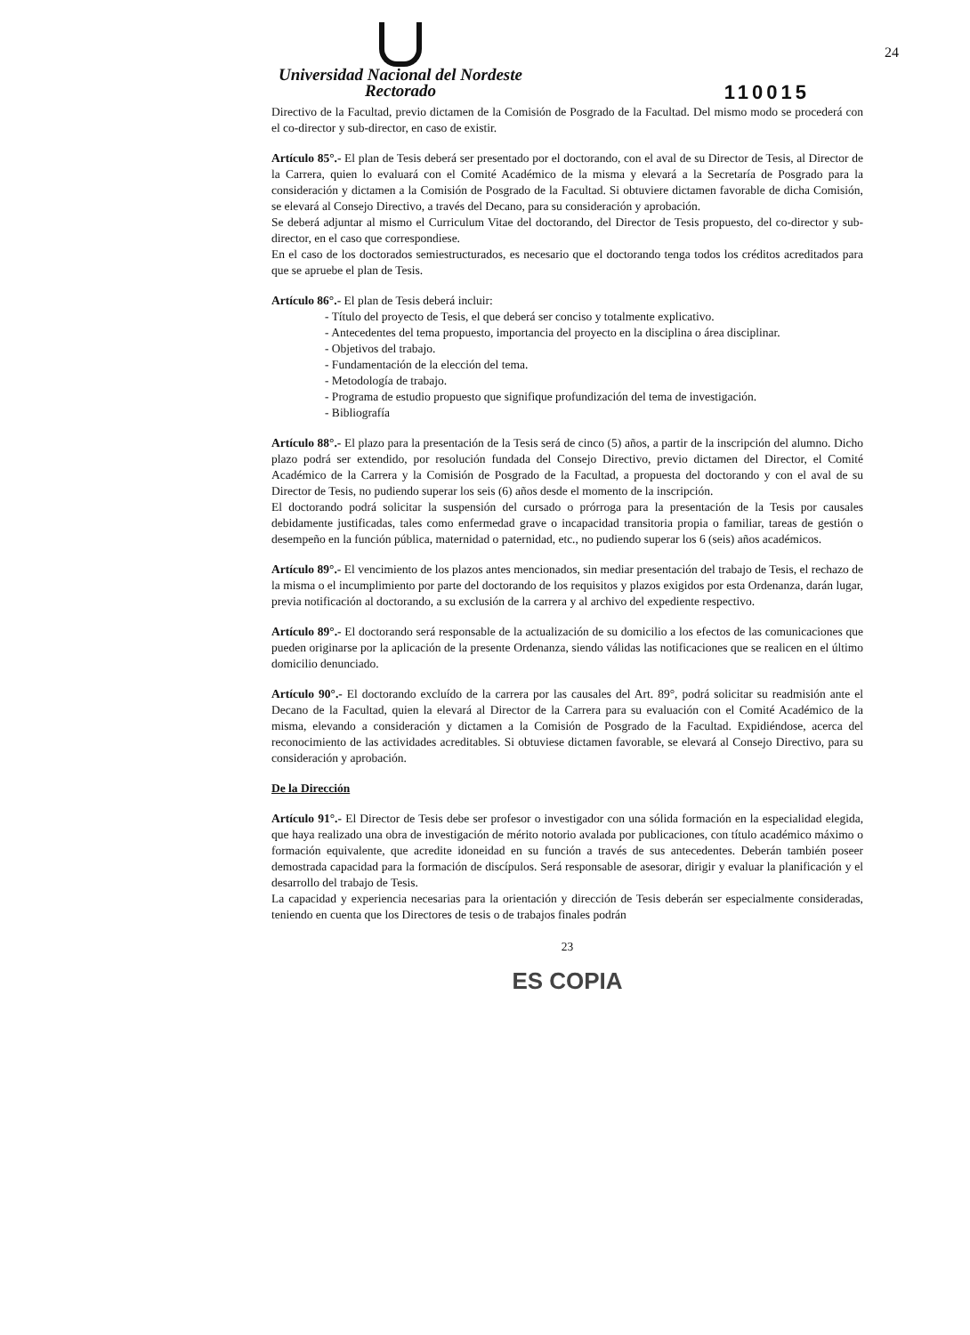Universidad Nacional del Nordeste
Rectorado
110015
24
Directivo de la Facultad, previo dictamen de la Comisión de Posgrado de la Facultad. Del mismo modo se procederá con el co-director y sub-director, en caso de existir.
Artículo 85°.- El plan de Tesis deberá ser presentado por el doctorando, con el aval de su Director de Tesis, al Director de la Carrera, quien lo evaluará con el Comité Académico de la misma y elevará a la Secretaría de Posgrado para la consideración y dictamen a la Comisión de Posgrado de la Facultad. Si obtuviere dictamen favorable de dicha Comisión, se elevará al Consejo Directivo, a través del Decano, para su consideración y aprobación.
Se deberá adjuntar al mismo el Curriculum Vitae del doctorando, del Director de Tesis propuesto, del co-director y sub-director, en el caso que correspondiese.
En el caso de los doctorados semiestructurados, es necesario que el doctorando tenga todos los créditos acreditados para que se apruebe el plan de Tesis.
Artículo 86°.- El plan de Tesis deberá incluir:
- Título del proyecto de Tesis, el que deberá ser conciso y totalmente explicativo.
- Antecedentes del tema propuesto, importancia del proyecto en la disciplina o área disciplinar.
- Objetivos del trabajo.
- Fundamentación de la elección del tema.
- Metodología de trabajo.
- Programa de estudio propuesto que signifique profundización del tema de investigación.
- Bibliografía
Artículo 88°.- El plazo para la presentación de la Tesis será de cinco (5) años, a partir de la inscripción del alumno. Dicho plazo podrá ser extendido, por resolución fundada del Consejo Directivo, previo dictamen del Director, el Comité Académico de la Carrera y la Comisión de Posgrado de la Facultad, a propuesta del doctorando y con el aval de su Director de Tesis, no pudiendo superar los seis (6) años desde el momento de la inscripción.
El doctorando podrá solicitar la suspensión del cursado o prórroga para la presentación de la Tesis por causales debidamente justificadas, tales como enfermedad grave o incapacidad transitoria propia o familiar, tareas de gestión o desempeño en la función pública, maternidad o paternidad, etc., no pudiendo superar los 6 (seis) años académicos.
Artículo 89°.- El vencimiento de los plazos antes mencionados, sin mediar presentación del trabajo de Tesis, el rechazo de la misma o el incumplimiento por parte del doctorando de los requisitos y plazos exigidos por esta Ordenanza, darán lugar, previa notificación al doctorando, a su exclusión de la carrera y al archivo del expediente respectivo.
Artículo 89°.- El doctorando será responsable de la actualización de su domicilio a los efectos de las comunicaciones que pueden originarse por la aplicación de la presente Ordenanza, siendo válidas las notificaciones que se realicen en el último domicilio denunciado.
Artículo 90°.- El doctorando excluído de la carrera por las causales del Art. 89°, podrá solicitar su readmisión ante el Decano de la Facultad, quien la elevará al Director de la Carrera para su evaluación con el Comité Académico de la misma, elevando a consideración y dictamen a la Comisión de Posgrado de la Facultad. Expidiéndose, acerca del reconocimiento de las actividades acreditables. Si obtuviese dictamen favorable, se elevará al Consejo Directivo, para su consideración y aprobación.
De la Dirección
Artículo 91°.- El Director de Tesis debe ser profesor o investigador con una sólida formación en la especialidad elegida, que haya realizado una obra de investigación de mérito notorio avalada por publicaciones, con título académico máximo o formación equivalente, que acredite idoneidad en su función a través de sus antecedentes. Deberán también poseer demostrada capacidad para la formación de discípulos. Será responsable de asesorar, dirigir y evaluar la planificación y el desarrollo del trabajo de Tesis.
La capacidad y experiencia necesarias para la orientación y dirección de Tesis deberán ser especialmente consideradas, teniendo en cuenta que los Directores de tesis o de trabajos finales podrán
23
ES COPIA